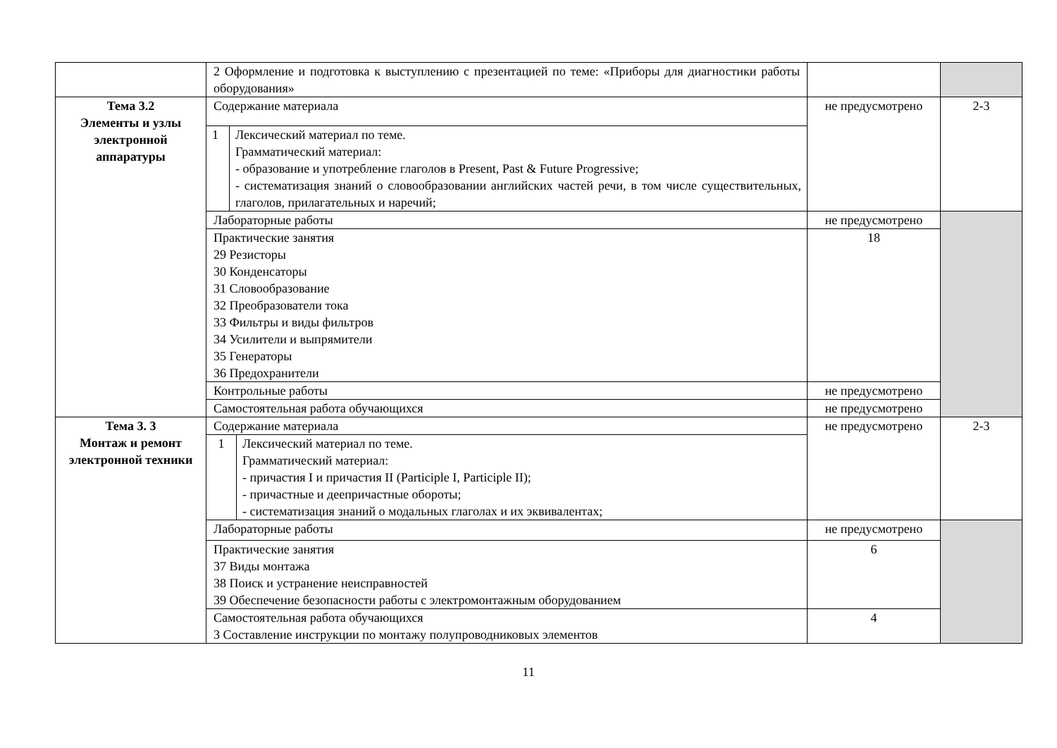| | 2 Оформление и подготовка к выступлению с презентацией по теме: «Приборы для диагностики работы оборудования» | | |
| Тема 3.2 Элементы и узлы электронной аппаратуры | Содержание материала | не предусмотрено | 2-3 |
| | / 1 / Лексический материал по теме. Грамматический материал: - образование и употребление глаголов в Present, Past & Future Progressive; - систематизация знаний о словообразовании английских частей речи, в том числе существительных, глаголов, прилагательных и наречий; / | | |
| | Лабораторные работы | не предусмотрено | |
| | Практические занятия 29 Резисторы 30 Конденсаторы 31 Словообразование 32 Преобразователи тока 33 Фильтры и виды фильтров 34 Усилители и выпрямители 35 Генераторы 36 Предохранители | 18 | |
| | Контрольные работы | не предусмотрено | |
| | Самостоятельная работа обучающихся | не предусмотрено | |
| Тема 3. 3 Монтаж и ремонт электронной техники | Содержание материала | не предусмотрено | 2-3 |
| | / 1 / Лексический материал по теме. Грамматический материал: - причастия I и причастия II (Participle I, Participle II); - причастные и деепричастные обороты; - систематизация знаний о модальных глаголах и их эквивалентах; / | | |
| | Лабораторные работы | не предусмотрено | |
| | Практические занятия 37 Виды монтажа 38 Поиск и устранение неисправностей 39 Обеспечение безопасности работы с электромонтажным оборудованием | 6 | |
| | Самостоятельная работа обучающихся 3 Составление инструкции по монтажу полупроводниковых элементов | 4 | |
11